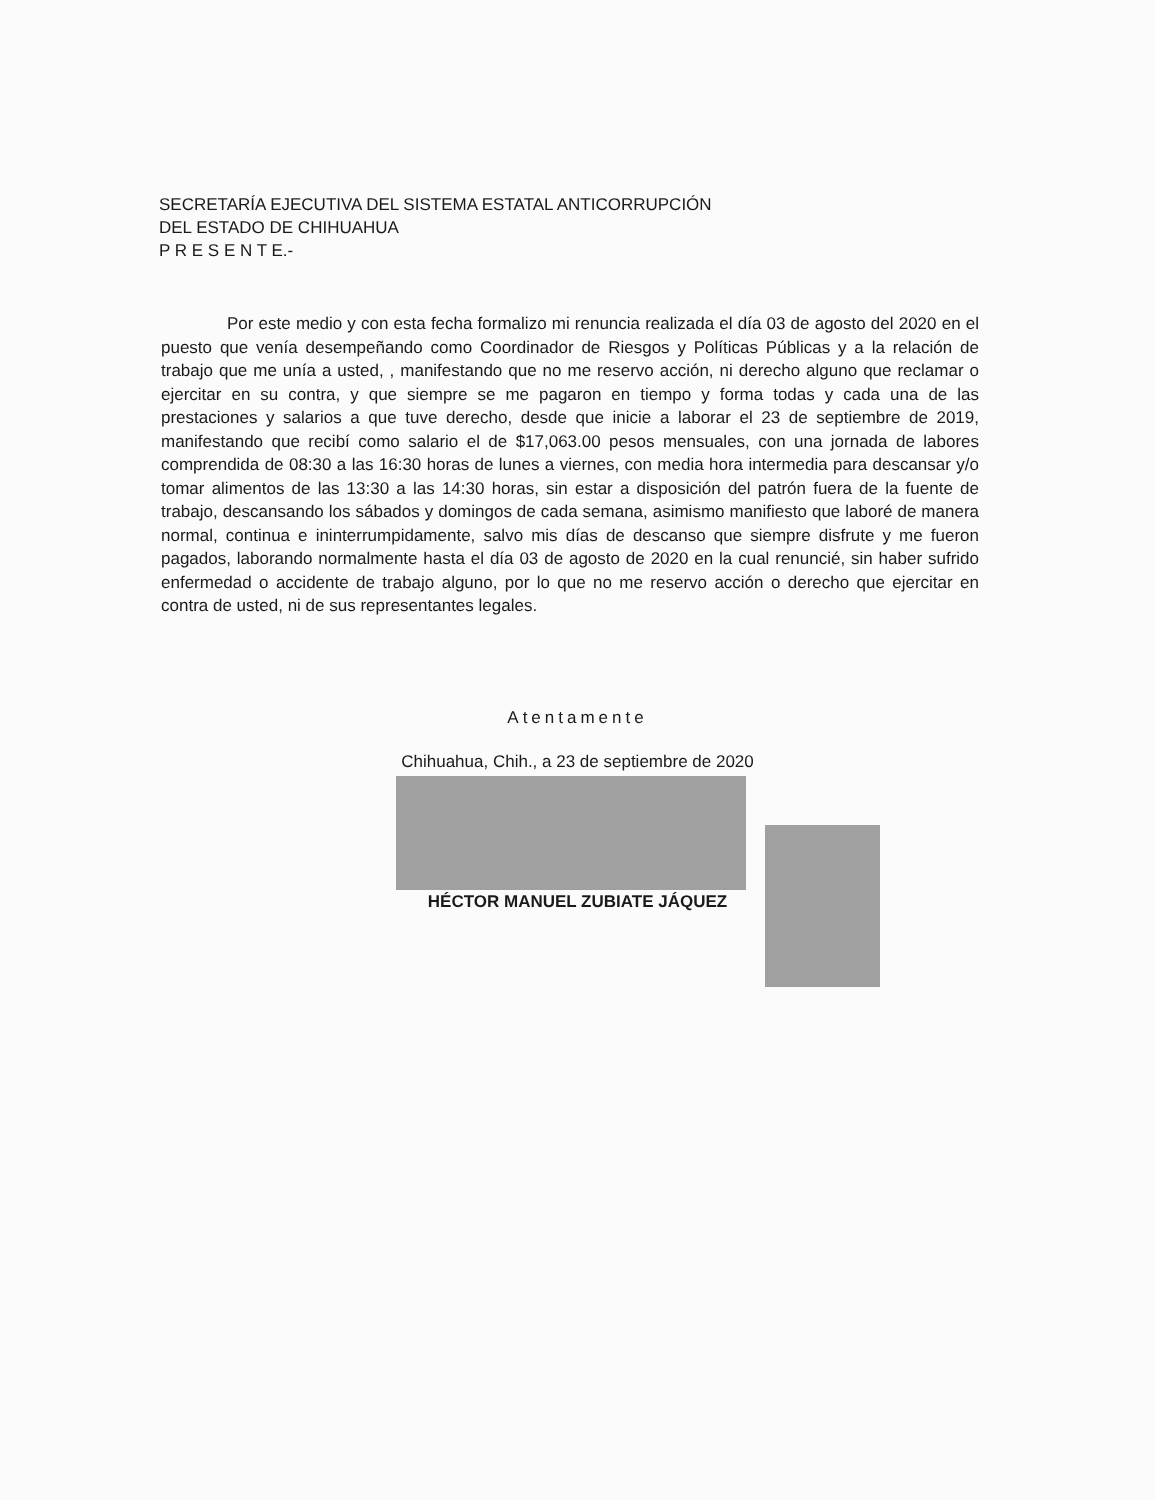SECRETARÍA EJECUTIVA DEL SISTEMA ESTATAL ANTICORRUPCIÓN
DEL ESTADO DE CHIHUAHUA
P R E S E N T E.-
Por este medio y con esta fecha formalizo mi renuncia realizada el día 03 de agosto del 2020 en el puesto que venía desempeñando como Coordinador de Riesgos y Políticas Públicas y a la relación de trabajo que me unía a usted, , manifestando que no me reservo acción, ni derecho alguno que reclamar o ejercitar en su contra, y que siempre se me pagaron en tiempo y forma todas y cada una de las prestaciones y salarios a que tuve derecho, desde que inicie a laborar el 23 de septiembre de 2019, manifestando que recibí como salario el de $17,063.00 pesos mensuales, con una jornada de labores comprendida de 08:30 a las 16:30 horas de lunes a viernes, con media hora intermedia para descansar y/o tomar alimentos de las 13:30 a las 14:30 horas, sin estar a disposición del patrón fuera de la fuente de trabajo, descansando los sábados y domingos de cada semana, asimismo manifiesto que laboré de manera normal, continua e ininterrumpidamente, salvo mis días de descanso que siempre disfrute y me fueron pagados, laborando normalmente hasta el día 03 de agosto de 2020 en la cual renuncié, sin haber sufrido enfermedad o accidente de trabajo alguno, por lo que no me reservo acción o derecho que ejercitar en contra de usted, ni de sus representantes legales.
Atentamente
Chihuahua, Chih., a 23 de septiembre de 2020
HÉCTOR MANUEL ZUBIATE JÁQUEZ